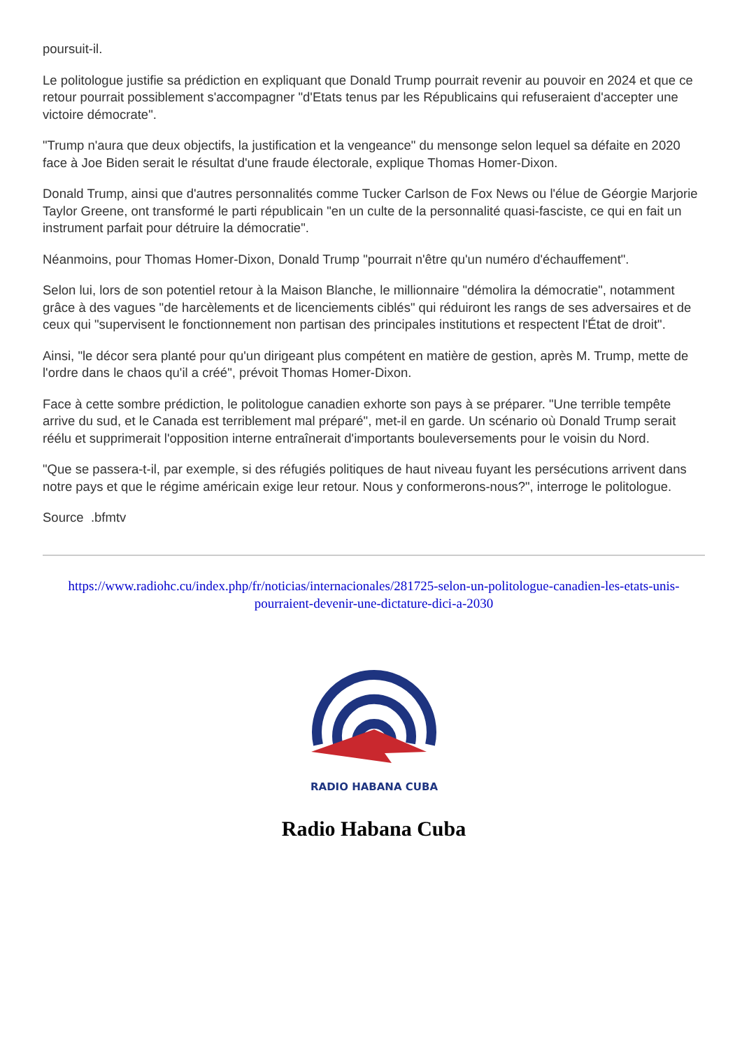poursuit-il.
Le politologue justifie sa prédiction en expliquant que Donald Trump pourrait revenir au pouvoir en 2024 et que ce retour pourrait possiblement s'accompagner "d'Etats tenus par les Républicains qui refuseraient d'accepter une victoire démocrate".
"Trump n'aura que deux objectifs, la justification et la vengeance" du mensonge selon lequel sa défaite en 2020 face à Joe Biden serait le résultat d'une fraude électorale, explique Thomas Homer-Dixon.
Donald Trump, ainsi que d'autres personnalités comme Tucker Carlson de Fox News ou l'élue de Géorgie Marjorie Taylor Greene, ont transformé le parti républicain "en un culte de la personnalité quasi-fasciste, ce qui en fait un instrument parfait pour détruire la démocratie".
Néanmoins, pour Thomas Homer-Dixon, Donald Trump "pourrait n'être qu'un numéro d'échauffement".
Selon lui, lors de son potentiel retour à la Maison Blanche, le millionnaire "démolira la démocratie", notamment grâce à des vagues "de harcèlements et de licenciements ciblés" qui réduiront les rangs de ses adversaires et de ceux qui "supervisent le fonctionnement non partisan des principales institutions et respectent l'État de droit".
Ainsi, "le décor sera planté pour qu'un dirigeant plus compétent en matière de gestion, après M. Trump, mette de l'ordre dans le chaos qu'il a créé", prévoit Thomas Homer-Dixon.
Face à cette sombre prédiction, le politologue canadien exhorte son pays à se préparer. "Une terrible tempête arrive du sud, et le Canada est terriblement mal préparé", met-il en garde. Un scénario où Donald Trump serait réélu et supprimerait l'opposition interne entraînerait d'importants bouleversements pour le voisin du Nord.
"Que se passera-t-il, par exemple, si des réfugiés politiques de haut niveau fuyant les persécutions arrivent dans notre pays et que le régime américain exige leur retour. Nous y conformerons-nous?", interroge le politologue.
Source .bfmtv
https://www.radiohc.cu/index.php/fr/noticias/internacionales/281725-selon-un-politologue-canadien-les-etats-unis-pourraient-devenir-une-dictature-dici-a-2030
RADIO HABANA CUBA
Radio Habana Cuba